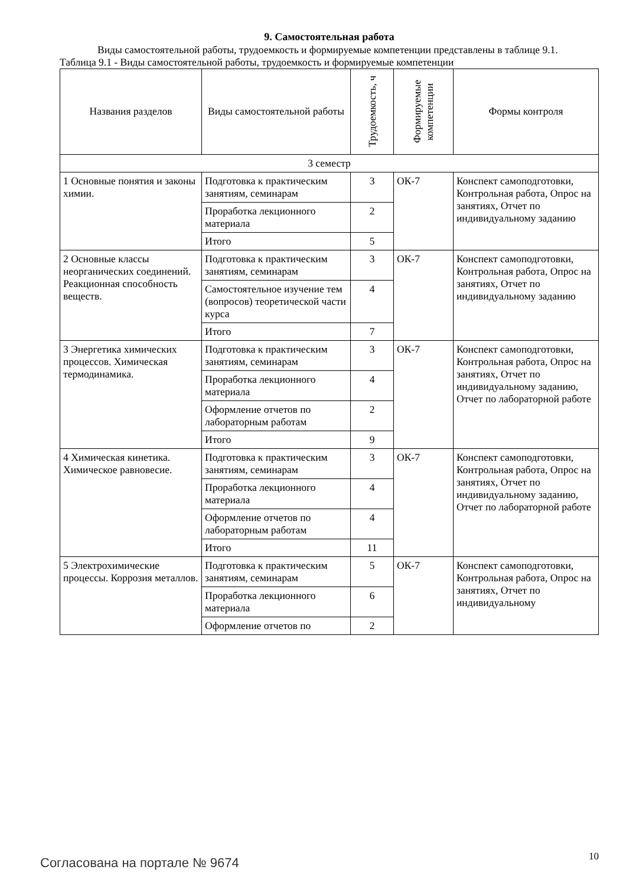9. Самостоятельная работа
Виды самостоятельной работы, трудоемкость и формируемые компетенции представлены в таблице 9.1.
Таблица 9.1 - Виды самостоятельной работы, трудоемкость и формируемые компетенции
| Названия разделов | Виды самостоятельной работы | Трудоемкость, ч | Формируемые компетенции | Формы контроля |
| --- | --- | --- | --- | --- |
| 3 семестр | | | | |
| 1 Основные понятия и законы химии. | Подготовка к практическим занятиям, семинарам | 3 | ОК-7 | Конспект самоподготовки, Контрольная работа, Опрос на занятиях, Отчет по индивидуальному заданию |
| | Проработка лекционного материала | 2 | | |
| | Итого | 5 | | |
| 2 Основные классы неорганических соединений. Реакционная способность веществ. | Подготовка к практическим занятиям, семинарам | 3 | ОК-7 | Конспект самоподготовки, Контрольная работа, Опрос на занятиях, Отчет по индивидуальному заданию |
| | Самостоятельное изучение тем (вопросов) теоретической части курса | 4 | | |
| | Итого | 7 | | |
| 3 Энергетика химических процессов. Химическая термодинамика. | Подготовка к практическим занятиям, семинарам | 3 | ОК-7 | Конспект самоподготовки, Контрольная работа, Опрос на занятиях, Отчет по индивидуальному заданию, Отчет по лабораторной работе |
| | Проработка лекционного материала | 4 | | |
| | Оформление отчетов по лабораторным работам | 2 | | |
| | Итого | 9 | | |
| 4 Химическая кинетика. Химическое равновесие. | Подготовка к практическим занятиям, семинарам | 3 | ОК-7 | Конспект самоподготовки, Контрольная работа, Опрос на занятиях, Отчет по индивидуальному заданию, Отчет по лабораторной работе |
| | Проработка лекционного материала | 4 | | |
| | Оформление отчетов по лабораторным работам | 4 | | |
| | Итого | 11 | | |
| 5 Электрохимические процессы. Коррозия металлов. | Подготовка к практическим занятиям, семинарам | 5 | ОК-7 | Конспект самоподготовки, Контрольная работа, Опрос на занятиях, Отчет по индивидуальному |
| | Проработка лекционного материала | 6 | | |
| | Оформление отчетов по | 2 | | |
Согласована на портале № 9674 10